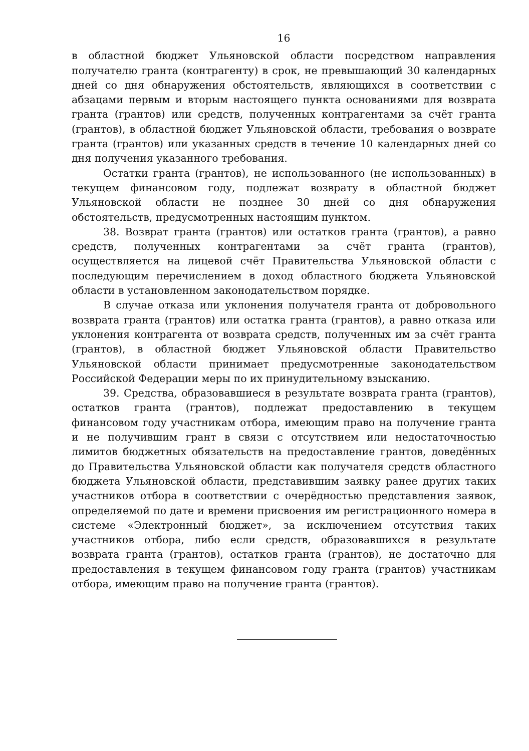16
в областной бюджет Ульяновской области посредством направления получателю гранта (контрагенту) в срок, не превышающий 30 календарных дней со дня обнаружения обстоятельств, являющихся в соответствии с абзацами первым и вторым настоящего пункта основаниями для возврата гранта (грантов) или средств, полученных контрагентами за счёт гранта (грантов), в областной бюджет Ульяновской области, требования о возврате гранта (грантов) или указанных средств в течение 10 календарных дней со дня получения указанного требования.
Остатки гранта (грантов), не использованного (не использованных) в текущем финансовом году, подлежат возврату в областной бюджет Ульяновской области не позднее 30 дней со дня обнаружения обстоятельств, предусмотренных настоящим пунктом.
38. Возврат гранта (грантов) или остатков гранта (грантов), а равно средств, полученных контрагентами за счёт гранта (грантов), осуществляется на лицевой счёт Правительства Ульяновской области с последующим перечислением в доход областного бюджета Ульяновской области в установленном законодательством порядке.
В случае отказа или уклонения получателя гранта от добровольного возврата гранта (грантов) или остатка гранта (грантов), а равно отказа или уклонения контрагента от возврата средств, полученных им за счёт гранта (грантов), в областной бюджет Ульяновской области Правительство Ульяновской области принимает предусмотренные законодательством Российской Федерации меры по их принудительному взысканию.
39. Средства, образовавшиеся в результате возврата гранта (грантов), остатков гранта (грантов), подлежат предоставлению в текущем финансовом году участникам отбора, имеющим право на получение гранта и не получившим грант в связи с отсутствием или недостаточностью лимитов бюджетных обязательств на предоставление грантов, доведённых до Правительства Ульяновской области как получателя средств областного бюджета Ульяновской области, представившим заявку ранее других таких участников отбора в соответствии с очерёдностью представления заявок, определяемой по дате и времени присвоения им регистрационного номера в системе «Электронный бюджет», за исключением отсутствия таких участников отбора, либо если средств, образовавшихся в результате возврата гранта (грантов), остатков гранта (грантов), не достаточно для предоставления в текущем финансовом году гранта (грантов) участникам отбора, имеющим право на получение гранта (грантов).